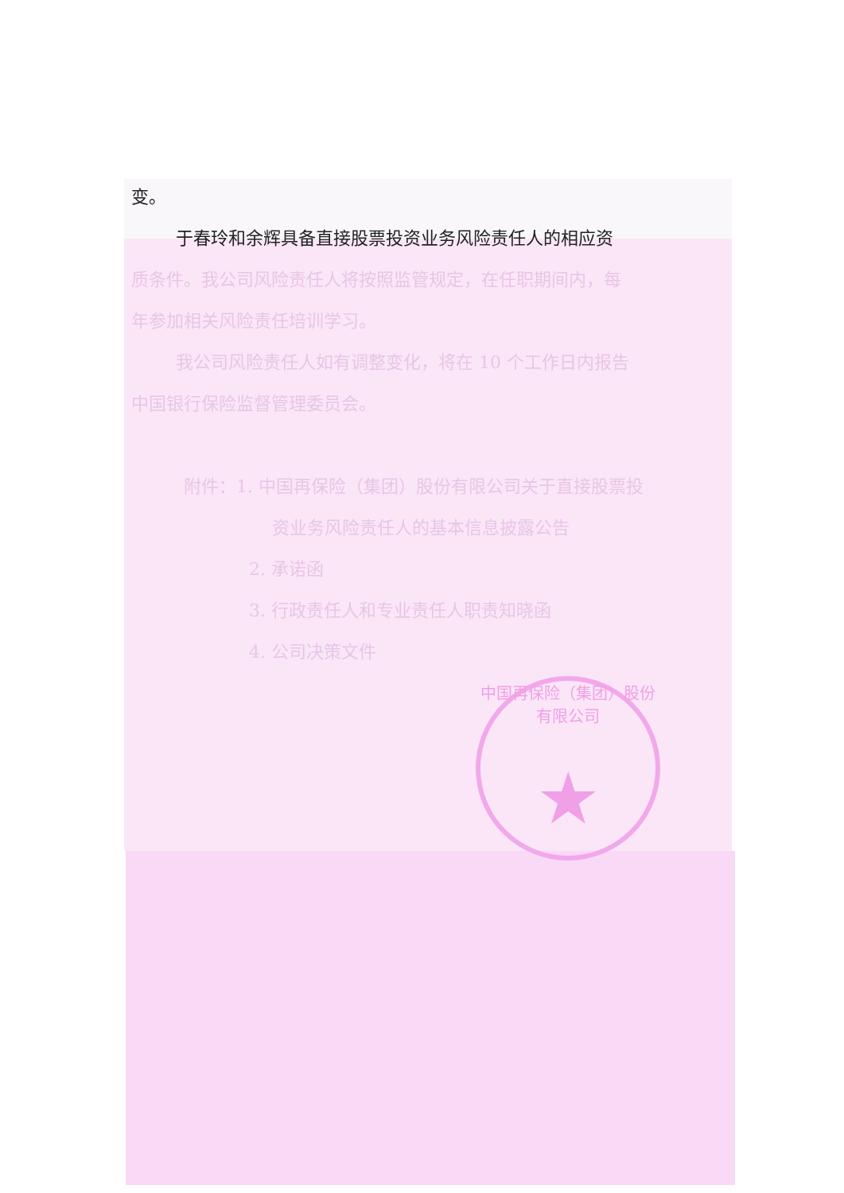变。
于春玲和余辉具备直接股票投资业务风险责任人的相应资
质条件。我公司风险责任人将按照监管规定，在任职期间内，每
年参加相关风险责任培训学习。
我公司风险责任人如有调整变化，将在 10 个工作日内报告
中国银行保险监督管理委员会。
附件：1. 中国再保险（集团）股份有限公司关于直接股票投
资业务风险责任人的基本信息披露公告
2. 承诺函
3. 行政责任人和专业责任人职责知晓函
4. 公司决策文件
中国再保险（集团）股份有限公司
★